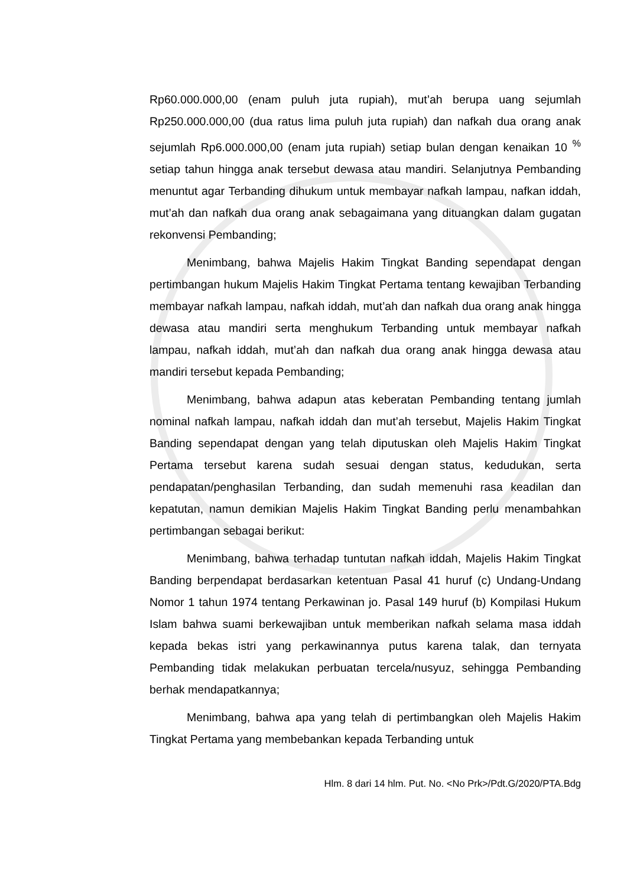Rp60.000.000,00 (enam puluh juta rupiah), mut’ah berupa uang sejumlah Rp250.000.000,00 (dua ratus lima puluh juta rupiah) dan nafkah dua orang anak sejumlah Rp6.000.000,00 (enam juta rupiah) setiap bulan dengan kenaikan 10 <sup>%</sup> setiap tahun hingga anak tersebut dewasa atau mandiri. Selanjutnya Pembanding menuntut agar Terbanding dihukum untuk membayar nafkah lampau, nafkan iddah, mut’ah dan nafkah dua orang anak sebagaimana yang dituangkan dalam gugatan rekonvensi Pembanding;
Menimbang, bahwa Majelis Hakim Tingkat Banding sependapat dengan pertimbangan hukum Majelis Hakim Tingkat Pertama tentang kewajiban Terbanding membayar nafkah lampau, nafkah iddah, mut’ah dan nafkah dua orang anak hingga dewasa atau mandiri serta menghukum Terbanding untuk membayar nafkah lampau, nafkah iddah, mut’ah dan nafkah dua orang anak hingga dewasa atau mandiri tersebut kepada Pembanding;
Menimbang, bahwa adapun atas keberatan Pembanding tentang jumlah nominal nafkah lampau, nafkah iddah dan mut’ah tersebut, Majelis Hakim Tingkat Banding sependapat dengan yang telah diputuskan oleh Majelis Hakim Tingkat Pertama tersebut karena sudah sesuai dengan status, kedudukan, serta pendapatan/penghasilan Terbanding, dan sudah memenuhi rasa keadilan dan kepatutan, namun demikian Majelis Hakim Tingkat Banding perlu menambahkan pertimbangan sebagai berikut:
Menimbang, bahwa terhadap tuntutan nafkah iddah, Majelis Hakim Tingkat Banding berpendapat berdasarkan ketentuan Pasal 41 huruf (c) Undang-Undang Nomor 1 tahun 1974 tentang Perkawinan jo. Pasal 149 huruf (b) Kompilasi Hukum Islam bahwa suami berkewajiban untuk memberikan nafkah selama masa iddah kepada bekas istri yang perkawinannya putus karena talak, dan ternyata Pembanding tidak melakukan perbuatan tercela/nusyuz, sehingga Pembanding berhak mendapatkannya;
Menimbang, bahwa apa yang telah di pertimbangkan oleh Majelis Hakim Tingkat Pertama yang membebankan kepada Terbanding untuk
Hlm. 8 dari 14 hlm. Put. No. <No Prk>/Pdt.G/2020/PTA.Bdg